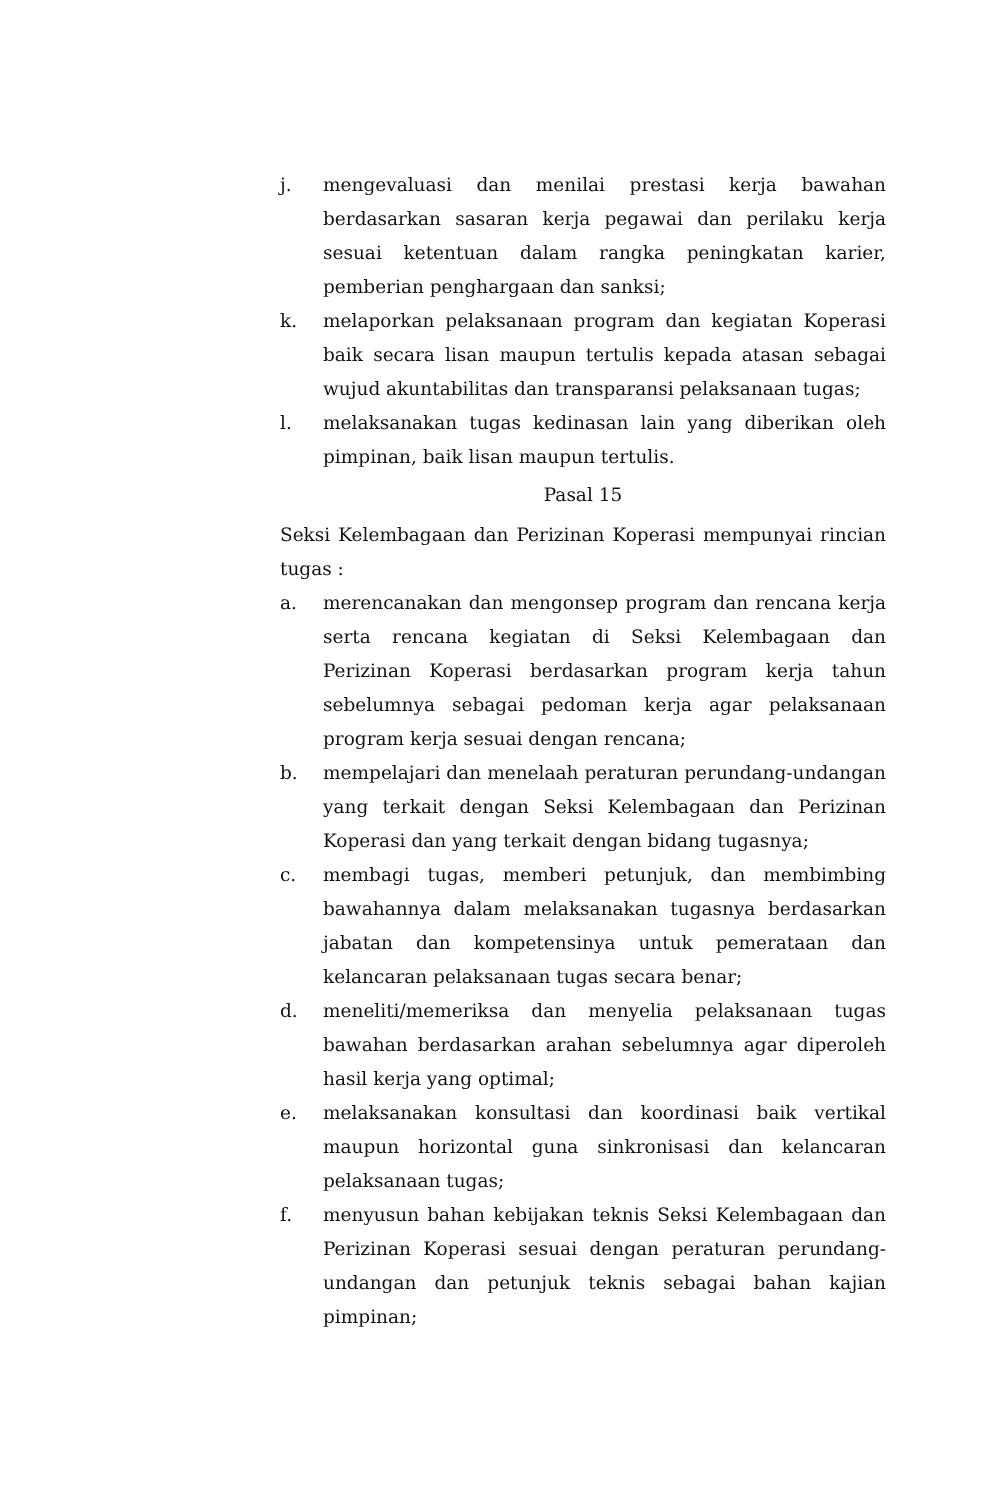j. mengevaluasi dan menilai prestasi kerja bawahan berdasarkan sasaran kerja pegawai dan perilaku kerja sesuai ketentuan dalam rangka peningkatan karier, pemberian penghargaan dan sanksi;
k. melaporkan pelaksanaan program dan kegiatan Koperasi baik secara lisan maupun tertulis kepada atasan sebagai wujud akuntabilitas dan transparansi pelaksanaan tugas;
l. melaksanakan tugas kedinasan lain yang diberikan oleh pimpinan, baik lisan maupun tertulis.
Pasal 15
Seksi Kelembagaan dan Perizinan Koperasi mempunyai rincian tugas :
a. merencanakan dan mengonsep program dan rencana kerja serta rencana kegiatan di Seksi Kelembagaan dan Perizinan Koperasi berdasarkan program kerja tahun sebelumnya sebagai pedoman kerja agar pelaksanaan program kerja sesuai dengan rencana;
b. mempelajari dan menelaah peraturan perundang-undangan yang terkait dengan Seksi Kelembagaan dan Perizinan Koperasi dan yang terkait dengan bidang tugasnya;
c. membagi tugas, memberi petunjuk, dan membimbing bawahannya dalam melaksanakan tugasnya berdasarkan jabatan dan kompetensinya untuk pemerataan dan kelancaran pelaksanaan tugas secara benar;
d. meneliti/memeriksa dan menyelia pelaksanaan tugas bawahan berdasarkan arahan sebelumnya agar diperoleh hasil kerja yang optimal;
e. melaksanakan konsultasi dan koordinasi baik vertikal maupun horizontal guna sinkronisasi dan kelancaran pelaksanaan tugas;
f. menyusun bahan kebijakan teknis Seksi Kelembagaan dan Perizinan Koperasi sesuai dengan peraturan perundang-undangan dan petunjuk teknis sebagai bahan kajian pimpinan;